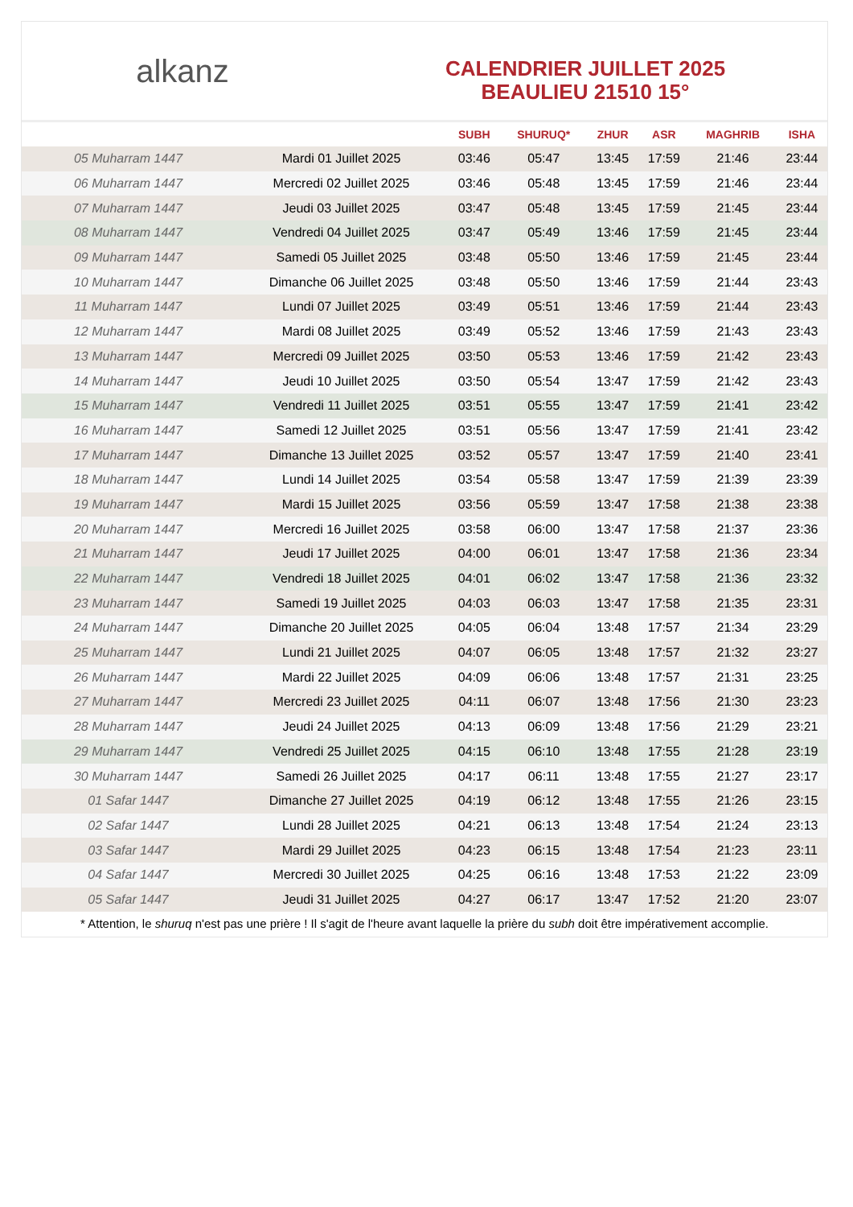alkanz
CALENDRIER JUILLET 2025
BEAULIEU 21510 15°
| | | SUBH | SHURUQ* | ZHUR | ASR | MAGHRIB | ISHA |
| --- | --- | --- | --- | --- | --- | --- | --- |
| 05 Muharram 1447 | Mardi 01 Juillet 2025 | 03:46 | 05:47 | 13:45 | 17:59 | 21:46 | 23:44 |
| 06 Muharram 1447 | Mercredi 02 Juillet 2025 | 03:46 | 05:48 | 13:45 | 17:59 | 21:46 | 23:44 |
| 07 Muharram 1447 | Jeudi 03 Juillet 2025 | 03:47 | 05:48 | 13:45 | 17:59 | 21:45 | 23:44 |
| 08 Muharram 1447 | Vendredi 04 Juillet 2025 | 03:47 | 05:49 | 13:46 | 17:59 | 21:45 | 23:44 |
| 09 Muharram 1447 | Samedi 05 Juillet 2025 | 03:48 | 05:50 | 13:46 | 17:59 | 21:45 | 23:44 |
| 10 Muharram 1447 | Dimanche 06 Juillet 2025 | 03:48 | 05:50 | 13:46 | 17:59 | 21:44 | 23:43 |
| 11 Muharram 1447 | Lundi 07 Juillet 2025 | 03:49 | 05:51 | 13:46 | 17:59 | 21:44 | 23:43 |
| 12 Muharram 1447 | Mardi 08 Juillet 2025 | 03:49 | 05:52 | 13:46 | 17:59 | 21:43 | 23:43 |
| 13 Muharram 1447 | Mercredi 09 Juillet 2025 | 03:50 | 05:53 | 13:46 | 17:59 | 21:42 | 23:43 |
| 14 Muharram 1447 | Jeudi 10 Juillet 2025 | 03:50 | 05:54 | 13:47 | 17:59 | 21:42 | 23:43 |
| 15 Muharram 1447 | Vendredi 11 Juillet 2025 | 03:51 | 05:55 | 13:47 | 17:59 | 21:41 | 23:42 |
| 16 Muharram 1447 | Samedi 12 Juillet 2025 | 03:51 | 05:56 | 13:47 | 17:59 | 21:41 | 23:42 |
| 17 Muharram 1447 | Dimanche 13 Juillet 2025 | 03:52 | 05:57 | 13:47 | 17:59 | 21:40 | 23:41 |
| 18 Muharram 1447 | Lundi 14 Juillet 2025 | 03:54 | 05:58 | 13:47 | 17:59 | 21:39 | 23:39 |
| 19 Muharram 1447 | Mardi 15 Juillet 2025 | 03:56 | 05:59 | 13:47 | 17:58 | 21:38 | 23:38 |
| 20 Muharram 1447 | Mercredi 16 Juillet 2025 | 03:58 | 06:00 | 13:47 | 17:58 | 21:37 | 23:36 |
| 21 Muharram 1447 | Jeudi 17 Juillet 2025 | 04:00 | 06:01 | 13:47 | 17:58 | 21:36 | 23:34 |
| 22 Muharram 1447 | Vendredi 18 Juillet 2025 | 04:01 | 06:02 | 13:47 | 17:58 | 21:36 | 23:32 |
| 23 Muharram 1447 | Samedi 19 Juillet 2025 | 04:03 | 06:03 | 13:47 | 17:58 | 21:35 | 23:31 |
| 24 Muharram 1447 | Dimanche 20 Juillet 2025 | 04:05 | 06:04 | 13:48 | 17:57 | 21:34 | 23:29 |
| 25 Muharram 1447 | Lundi 21 Juillet 2025 | 04:07 | 06:05 | 13:48 | 17:57 | 21:32 | 23:27 |
| 26 Muharram 1447 | Mardi 22 Juillet 2025 | 04:09 | 06:06 | 13:48 | 17:57 | 21:31 | 23:25 |
| 27 Muharram 1447 | Mercredi 23 Juillet 2025 | 04:11 | 06:07 | 13:48 | 17:56 | 21:30 | 23:23 |
| 28 Muharram 1447 | Jeudi 24 Juillet 2025 | 04:13 | 06:09 | 13:48 | 17:56 | 21:29 | 23:21 |
| 29 Muharram 1447 | Vendredi 25 Juillet 2025 | 04:15 | 06:10 | 13:48 | 17:55 | 21:28 | 23:19 |
| 30 Muharram 1447 | Samedi 26 Juillet 2025 | 04:17 | 06:11 | 13:48 | 17:55 | 21:27 | 23:17 |
| 01 Safar 1447 | Dimanche 27 Juillet 2025 | 04:19 | 06:12 | 13:48 | 17:55 | 21:26 | 23:15 |
| 02 Safar 1447 | Lundi 28 Juillet 2025 | 04:21 | 06:13 | 13:48 | 17:54 | 21:24 | 23:13 |
| 03 Safar 1447 | Mardi 29 Juillet 2025 | 04:23 | 06:15 | 13:48 | 17:54 | 21:23 | 23:11 |
| 04 Safar 1447 | Mercredi 30 Juillet 2025 | 04:25 | 06:16 | 13:48 | 17:53 | 21:22 | 23:09 |
| 05 Safar 1447 | Jeudi 31 Juillet 2025 | 04:27 | 06:17 | 13:47 | 17:52 | 21:20 | 23:07 |
* Attention, le shuruq n'est pas une prière ! Il s'agit de l'heure avant laquelle la prière du subh doit être impérativement accomplie.